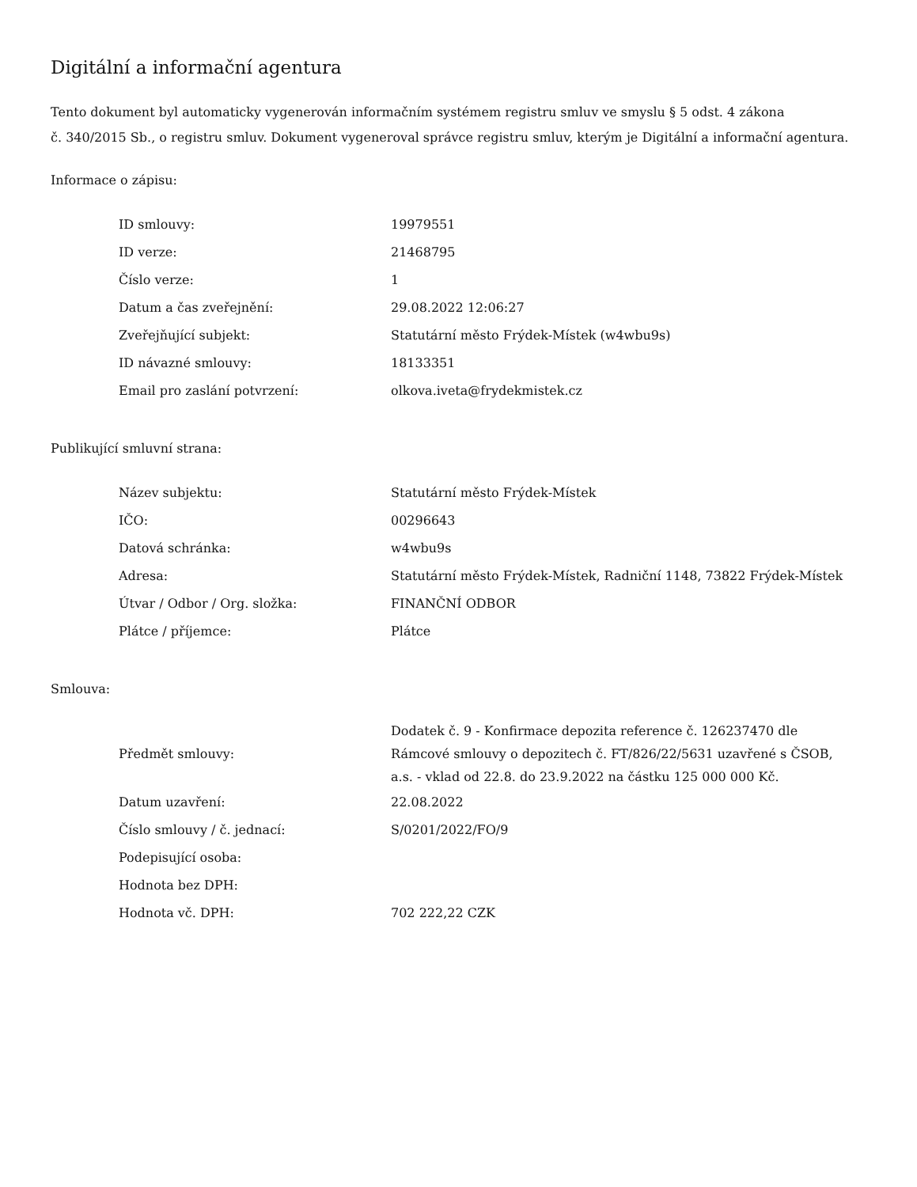Digitální a informační agentura
Tento dokument byl automaticky vygenerován informačním systémem registru smluv ve smyslu § 5 odst. 4 zákona
č. 340/2015 Sb., o registru smluv. Dokument vygeneroval správce registru smluv, kterým je Digitální a informační agentura.
Informace o zápisu:
| ID smlouvy: | 19979551 |
| ID verze: | 21468795 |
| Číslo verze: | 1 |
| Datum a čas zveřejnění: | 29.08.2022 12:06:27 |
| Zveřejňující subjekt: | Statutární město Frýdek-Místek (w4wbu9s) |
| ID návazné smlouvy: | 18133351 |
| Email pro zaslání potvrzení: | olkova.iveta@frydekmistek.cz |
Publikující smluvní strana:
| Název subjektu: | Statutární město Frýdek-Místek |
| IČO: | 00296643 |
| Datová schránka: | w4wbu9s |
| Adresa: | Statutární město Frýdek-Místek, Radniční 1148, 73822 Frýdek-Místek |
| Útvar / Odbor / Org. složka: | FINANČNÍ ODBOR |
| Plátce / příjemce: | Plátce |
Smlouva:
| Předmět smlouvy: | Dodatek č. 9 - Konfirmace depozita reference č. 126237470 dle Rámcové smlouvy o depozitech č. FT/826/22/5631 uzavřené s ČSOB, a.s. - vklad od 22.8. do 23.9.2022 na částku 125 000 000 Kč. |
| Datum uzavření: | 22.08.2022 |
| Číslo smlouvy / č. jednací: | S/0201/2022/FO/9 |
| Podepisující osoba: | |
| Hodnota bez DPH: | |
| Hodnota vč. DPH: | 702 222,22 CZK |